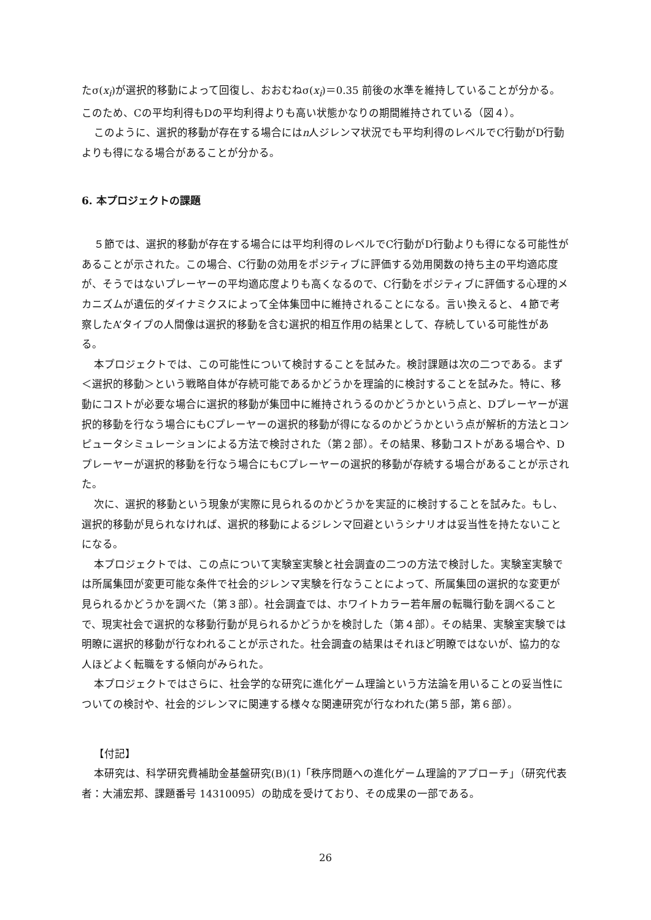たσ(x<sub>i</sub>)が選択的移動によって回復し、おおむねσ(x<sub>i</sub>)＝0.35 前後の水準を維持していることが分かる。このため、Cの平均利得もDの平均利得よりも高い状態かなりの期間維持されている（図４）。
このように、選択的移動が存在する場合にはn人ジレンマ状況でも平均利得のレベルでC行動がD行動よりも得になる場合があることが分かる。
6. 本プロジェクトの課題
５節では、選択的移動が存在する場合には平均利得のレベルでC行動がD行動よりも得になる可能性があることが示された。この場合、C行動の効用をポジティブに評価する効用関数の持ち主の平均適応度が、そうではないプレーヤーの平均適応度よりも高くなるので、C行動をポジティブに評価する心理的メカニズムが遺伝的ダイナミクスによって全体集団中に維持されることになる。言い換えると、４節で考察したA’タイプの人間像は選択的移動を含む選択的相互作用の結果として、存続している可能性がある。
本プロジェクトでは、この可能性について検討することを試みた。検討課題は次の二つである。まず＜選択的移動＞という戦略自体が存続可能であるかどうかを理論的に検討することを試みた。特に、移動にコストが必要な場合に選択的移動が集団中に維持されうるのかどうかという点と、Dプレーヤーが選択的移動を行なう場合にもCプレーヤーの選択的移動が得になるのかどうかという点が解析的方法とコンピュータシミュレーションによる方法で検討された（第２部）。その結果、移動コストがある場合や、Dプレーヤーが選択的移動を行なう場合にもCプレーヤーの選択的移動が存続する場合があることが示された。
次に、選択的移動という現象が実際に見られるのかどうかを実証的に検討することを試みた。もし、選択的移動が見られなければ、選択的移動によるジレンマ回避というシナリオは妥当性を持たないことになる。
本プロジェクトでは、この点について実験室実験と社会調査の二つの方法で検討した。実験室実験では所属集団が変更可能な条件で社会的ジレンマ実験を行なうことによって、所属集団の選択的な変更が見られるかどうかを調べた（第３部）。社会調査では、ホワイトカラー若年層の転職行動を調べることで、現実社会で選択的な移動行動が見られるかどうかを検討した（第４部）。その結果、実験室実験では明瞭に選択的移動が行なわれることが示された。社会調査の結果はそれほど明瞭ではないが、協力的な人ほどよく転職をする傾向がみられた。
本プロジェクトではさらに、社会学的な研究に進化ゲーム理論という方法論を用いることの妥当性についての検討や、社会的ジレンマに関連する様々な関連研究が行なわれた(第５部，第６部）。
【付記】
本研究は、科学研究費補助金基盤研究(B)(1)「秩序問題への進化ゲーム理論的アプローチ」（研究代表者：大浦宏邦、課題番号 14310095）の助成を受けており、その成果の一部である。
26